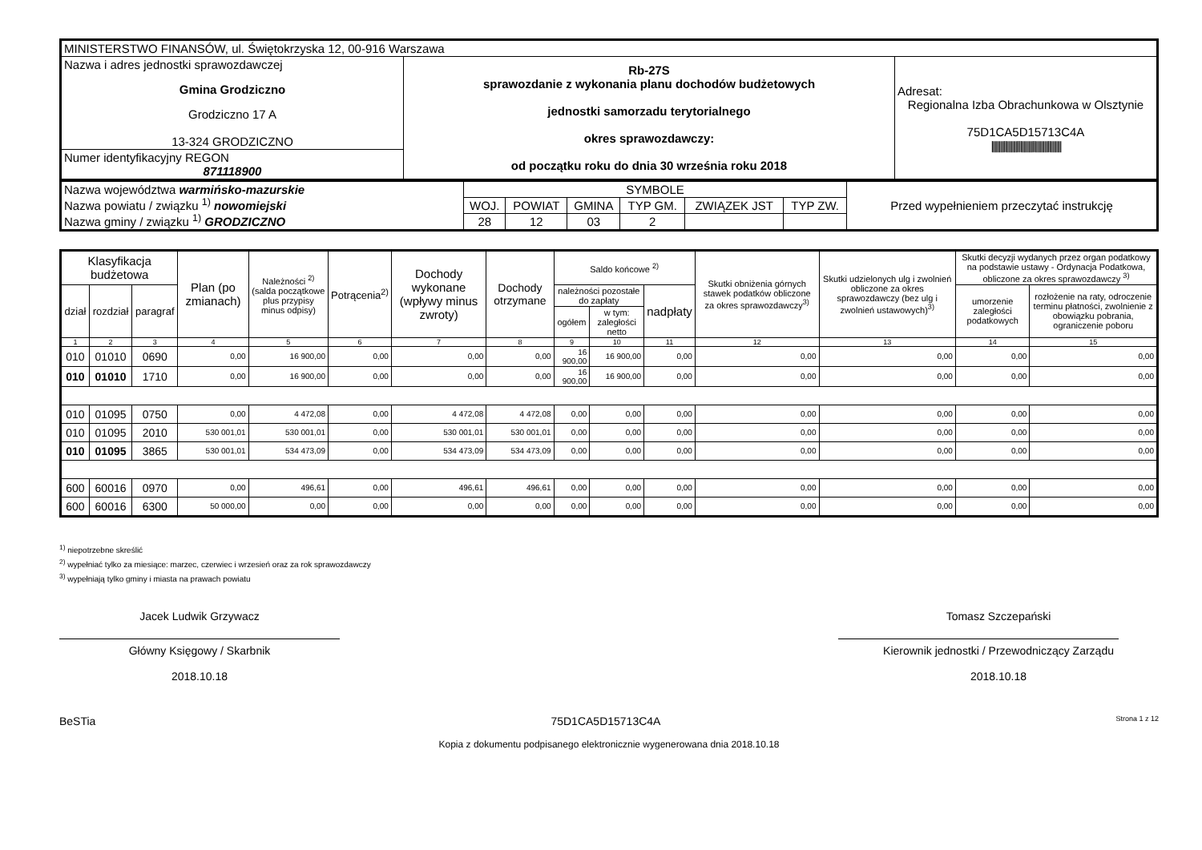| MINISTERSTWO FINANSÓW, ul. Świętokrzyska 12, 00-916 Warszawa | | |
| Nazwa i adres jednostki sprawozdawczej Gmina Grodziczno Grodziczno 17 A 13-324 GRODZICZNO | Rb-27S sprawozdanie z wykonania planu dochodów budżetowych jednostki samorzadu terytorialnego okres sprawozdawczy: od początku roku do dnia 30 września roku 2018 | Adresat: Regionalna Izba Obrachunkowa w Olsztynie 75D1CA5D15713C4A ////////////////////////////////////////////// |
| Numer identyfikacyjny REGON 871118900 | | |
| Nazwa województwa warmińsko-mazurskie Nazwa powiatu / związku <sup>1)</sup> nowomiejski Nazwa gminy / związku <sup>1)</sup> GRODZICZNO | SYMBOLE | | | | | | Przed wypełnieniem przeczytać instrukcję |
| | WOJ. | POWIAT | GMINA | TYP GM. | ZWIĄZEK JST | TYP ZW. | |
| | 28 | 12 | 03 | 2 | | | |
| Klasyfikacja budżetowa | | | Plan (po zmianach) | Należności <sup>2)</sup> (salda początkowe plus przypisy minus odpisy) | Potrącenia<sup>2)</sup> | Dochody wykonane (wpływy minus zwroty) | Dochody otrzymane | Saldo końcowe <sup>2)</sup> | | | Skutki obniżenia górnych stawek podatków obliczone za okres sprawozdawczy<sup>3)</sup> | Skutki udzielonych ulg i zwolnień obliczone za okres sprawozdawczy (bez ulg i zwolnień ustawowych)<sup>3)</sup> | Skutki decyzji wydanych przez organ podatkowy na podstawie ustawy - Ordynacja Podatkowa, obliczone za okres sprawozdawczy <sup>3)</sup> | |
| --- | --- | --- | --- | --- | --- | --- | --- | --- | --- | --- | --- | --- | --- | --- |
| dział | rozdział | paragraf | | | | | | należności pozostałe do zapłaty | | nadpłaty | | | umorzenie zaległości podatkowych | rozłożenie na raty, odroczenie terminu płatności, zwolnienie z obowiązku pobrania, ograniczenie poboru |
| | | | | | | | | ogółem | w tym: zaległości netto | | | | | |
| 1 | 2 | 3 | 4 | 5 | 6 | 7 | 8 | 9 | 10 | 11 | 12 | 13 | 14 | 15 |
| 010 | 01010 | 0690 | 0,00 | 16 900,00 | 0,00 | 0,00 | 0,00 | 16 900,00 | 16 900,00 | 0,00 | 0,00 | 0,00 | 0,00 | 0,00 |
| 010 | 01010 | 1710 | 0,00 | 16 900,00 | 0,00 | 0,00 | 0,00 | 16 900,00 | 16 900,00 | 0,00 | 0,00 | 0,00 | 0,00 | 0,00 |
| 010 | 01095 | 0750 | 0,00 | 4 472,08 | 0,00 | 4 472,08 | 4 472,08 | 0,00 | 0,00 | 0,00 | 0,00 | 0,00 | 0,00 | 0,00 |
| 010 | 01095 | 2010 | 530 001,01 | 530 001,01 | 0,00 | 530 001,01 | 530 001,01 | 0,00 | 0,00 | 0,00 | 0,00 | 0,00 | 0,00 | 0,00 |
| 010 | 01095 | 3865 | 530 001,01 | 534 473,09 | 0,00 | 534 473,09 | 534 473,09 | 0,00 | 0,00 | 0,00 | 0,00 | 0,00 | 0,00 | 0,00 |
| 600 | 60016 | 0970 | 0,00 | 496,61 | 0,00 | 496,61 | 496,61 | 0,00 | 0,00 | 0,00 | 0,00 | 0,00 | 0,00 | 0,00 |
| 600 | 60016 | 6300 | 50 000,00 | 0,00 | 0,00 | 0,00 | 0,00 | 0,00 | 0,00 | 0,00 | 0,00 | 0,00 | 0,00 | 0,00 |
<sup>1)</sup> niepotrzebne skreślić
<sup>2)</sup> wypełniać tylko za miesiące: marzec, czerwiec i wrzesień oraz za rok sprawozdawczy
<sup>3)</sup> wypełniają tylko gminy i miasta na prawach powiatu
Jacek Ludwik Grzywacz
Główny Księgowy / Skarbnik
2018.10.18
Tomasz Szczepański
Kierownik jednostki / Przewodniczący Zarządu
2018.10.18
BeSTia 75D1CA5D15713C4A Strona 1 z 12
Kopia z dokumentu podpisanego elektronicznie wygenerowana dnia 2018.10.18